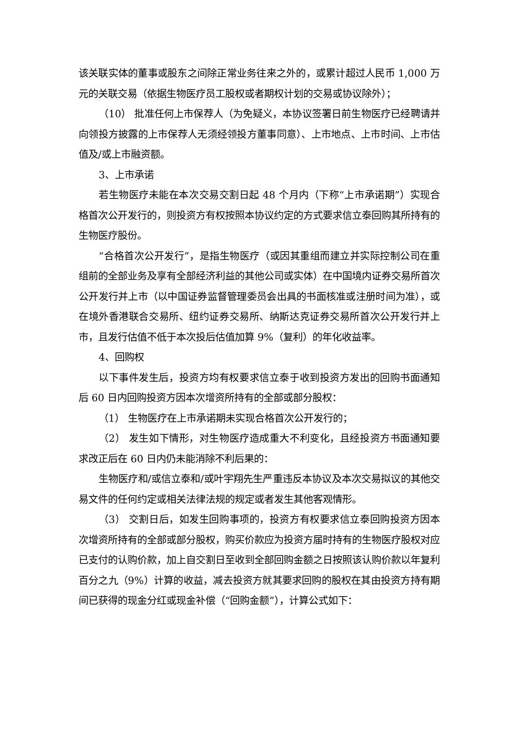该关联实体的董事或股东之间除正常业务往来之外的，或累计超过人民币 1,000 万元的关联交易（依据生物医疗员工股权或者期权计划的交易或协议除外）；
（10） 批准任何上市保荐人（为免疑义，本协议签署日前生物医疗已经聘请并向领投方披露的上市保荐人无须经领投方董事同意）、上市地点、上市时间、上市估值及/或上市融资额。
3、上市承诺
若生物医疗未能在本次交易交割日起 48 个月内（下称“上市承诺期”）实现合格首次公开发行的，则投资方有权按照本协议约定的方式要求信立泰回购其所持有的生物医疗股份。
“合格首次公开发行”，是指生物医疗（或因其重组而建立并实际控制公司在重组前的全部业务及享有全部经济利益的其他公司或实体）在中国境内证券交易所首次公开发行并上市（以中国证券监督管理委员会出具的书面核准或注册时间为准），或在境外香港联合交易所、纽约证券交易所、纳斯达克证券交易所首次公开发行并上市，且发行估值不低于本次投后估值加算 9%（复利）的年化收益率。
4、回购权
以下事件发生后，投资方均有权要求信立泰于收到投资方发出的回购书面通知后 60 日内回购投资方因本次增资所持有的全部或部分股权：
（1） 生物医疗在上市承诺期未实现合格首次公开发行的；
（2） 发生如下情形，对生物医疗造成重大不利变化，且经投资方书面通知要求改正后在 60 日内仍未能消除不利后果的：
生物医疗和/或信立泰和/或叶宇翔先生严重违反本协议及本次交易拟议的其他交易文件的任何约定或相关法律法规的规定或者发生其他客观情形。
（3） 交割日后，如发生回购事项的，投资方有权要求信立泰回购投资方因本次增资所持有的全部或部分股权，购买价款应为投资方届时持有的生物医疗股权对应已支付的认购价款，加上自交割日至收到全部回购金额之日按照该认购价款以年复利百分之九（9%）计算的收益，减去投资方就其要求回购的股权在其由投资方持有期间已获得的现金分红或现金补偿（“回购金额”），计算公式如下：